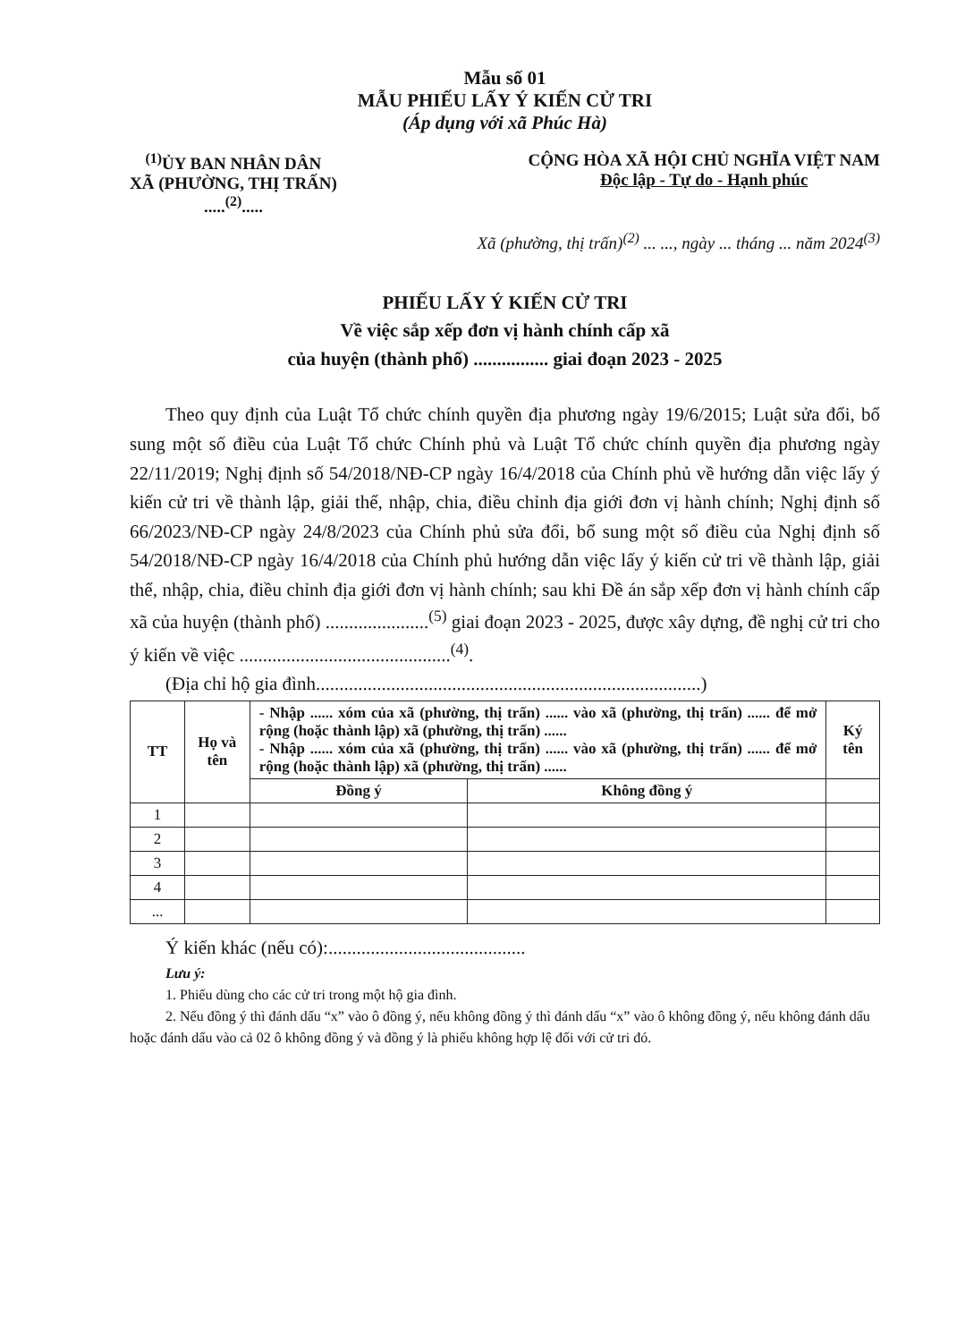Mẫu số 01
MẪU PHIẾU LẤY Ý KIẾN CỬ TRI
(Áp dụng với xã Phúc Hà)
<sup>(1)</sup> ỦY BAN NHÂN DÂN
XÃ (PHƯỜNG, THỊ TRẤN)
.....<sup>(2)</sup>.....
CỘNG HÒA XÃ HỘI CHỦ NGHĨA VIỆT NAM
Độc lập - Tự do - Hạnh phúc
Xã (phường, thị trấn)<sup>(2)</sup> ... ..., ngày ... tháng ... năm 2024<sup>(3)</sup>
PHIẾU LẤY Ý KIẾN CỬ TRI
Về việc sắp xếp đơn vị hành chính cấp xã
của huyện (thành phố) ................ giai đoạn 2023 - 2025
Theo quy định của Luật Tổ chức chính quyền địa phương ngày 19/6/2015; Luật sửa đổi, bổ sung một số điều của Luật Tổ chức Chính phủ và Luật Tổ chức chính quyền địa phương ngày 22/11/2019; Nghị định số 54/2018/NĐ-CP ngày 16/4/2018 của Chính phủ về hướng dẫn việc lấy ý kiến cử tri về thành lập, giải thể, nhập, chia, điều chỉnh địa giới đơn vị hành chính; Nghị định số 66/2023/NĐ-CP ngày 24/8/2023 của Chính phủ sửa đổi, bổ sung một số điều của Nghị định số 54/2018/NĐ-CP ngày 16/4/2018 của Chính phủ hướng dẫn việc lấy ý kiến cử tri về thành lập, giải thể, nhập, chia, điều chỉnh địa giới đơn vị hành chính; sau khi Đề án sắp xếp đơn vị hành chính cấp xã của huyện (thành phố) ......................<sup>(5)</sup> giai đoạn 2023 - 2025, được xây dựng, đề nghị cử tri cho ý kiến về việc .............................................<sup>(4)</sup>.
(Địa chỉ hộ gia đình..................................................................................)
| TT | Họ và tên | - Nhập ...... xóm của xã (phường, thị trấn) ...... vào xã (phường, thị trấn) ...... để mở rộng (hoặc thành lập) xã (phường, thị trấn) ...... - Nhập ...... xóm của xã (phường, thị trấn) ...... vào xã (phường, thị trấn) ...... để mở rộng (hoặc thành lập) xã (phường, thị trấn) ...... | | Ký tên |
| --- | --- | --- | --- | --- |
| | | Đồng ý | Không đồng ý | |
| 1 | | | | |
| 2 | | | | |
| 3 | | | | |
| 4 | | | | |
| ... | | | | |
Ý kiến khác (nếu có):..........................................
Lưu ý:
1. Phiếu dùng cho các cử tri trong một hộ gia đình.
2. Nếu đồng ý thì đánh dấu “x” vào ô đồng ý, nếu không đồng ý thì đánh dấu “x” vào ô không đồng ý, nếu không đánh dấu hoặc đánh dấu vào cả 02 ô không đồng ý và đồng ý là phiếu không hợp lệ đối với cử tri đó.